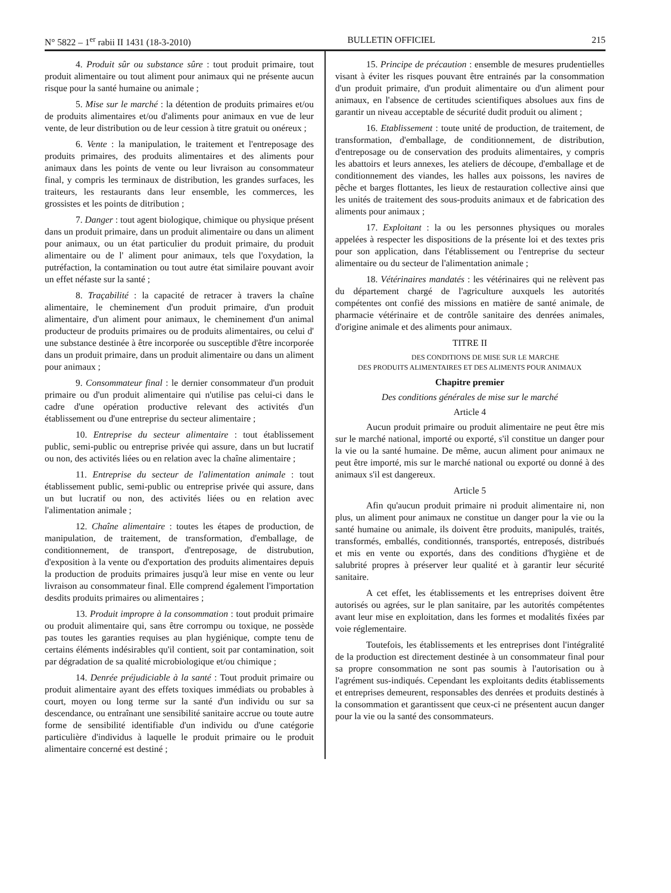N° 5822 – 1<sup>er</sup> rabii II 1431 (18-3-2010) BULLETIN OFFICIEL 215
4. Produit sûr ou substance sûre : tout produit primaire, tout produit alimentaire ou tout aliment pour animaux qui ne présente aucun risque pour la santé humaine ou animale ;
5. Mise sur le marché : la détention de produits primaires et/ou de produits alimentaires et/ou d'aliments pour animaux en vue de leur vente, de leur distribution ou de leur cession à titre gratuit ou onéreux ;
6. Vente : la manipulation, le traitement et l'entreposage des produits primaires, des produits alimentaires et des aliments pour animaux dans les points de vente ou leur livraison au consommateur final, y compris les terminaux de distribution, les grandes surfaces, les traiteurs, les restaurants dans leur ensemble, les commerces, les grossistes et les points de ditribution ;
7. Danger : tout agent biologique, chimique ou physique présent dans un produit primaire, dans un produit alimentaire ou dans un aliment pour animaux, ou un état particulier du produit primaire, du produit alimentaire ou de l' aliment pour animaux, tels que l'oxydation, la putréfaction, la contamination ou tout autre état similaire pouvant avoir un effet néfaste sur la santé ;
8. Traçabilité : la capacité de retracer à travers la chaîne alimentaire, le cheminement d'un produit primaire, d'un produit alimentaire, d'un aliment pour animaux, le cheminement d'un animal producteur de produits primaires ou de produits alimentaires, ou celui d' une substance destinée à être incorporée ou susceptible d'être incorporée dans un produit primaire, dans un produit alimentaire ou dans un aliment pour animaux ;
9. Consommateur final : le dernier consommateur d'un produit primaire ou d'un produit alimentaire qui n'utilise pas celui-ci dans le cadre d'une opération productive relevant des activités d'un établissement ou d'une entreprise du secteur alimentaire ;
10. Entreprise du secteur alimentaire : tout établissement public, semi-public ou entreprise privée qui assure, dans un but lucratif ou non, des activités liées ou en relation avec la chaîne alimentaire ;
11. Entreprise du secteur de l'alimentation animale : tout établissement public, semi-public ou entreprise privée qui assure, dans un but lucratif ou non, des activités liées ou en relation avec l'alimentation animale ;
12. Chaîne alimentaire : toutes les étapes de production, de manipulation, de traitement, de transformation, d'emballage, de conditionnement, de transport, d'entreposage, de distrubution, d'exposition à la vente ou d'exportation des produits alimentaires depuis la production de produits primaires jusqu'à leur mise en vente ou leur livraison au consommateur final. Elle comprend également l'importation desdits produits primaires ou alimentaires ;
13. Produit impropre à la consommation : tout produit primaire ou produit alimentaire qui, sans être corrompu ou toxique, ne possède pas toutes les garanties requises au plan hygiénique, compte tenu de certains éléments indésirables qu'il contient, soit par contamination, soit par dégradation de sa qualité microbiologique et/ou chimique ;
14. Denrée préjudiciable à la santé : Tout produit primaire ou produit alimentaire ayant des effets toxiques immédiats ou probables à court, moyen ou long terme sur la santé d'un individu ou sur sa descendance, ou entraînant une sensibilité sanitaire accrue ou toute autre forme de sensibilité identifiable d'un individu ou d'une catégorie particulière d'individus à laquelle le produit primaire ou le produit alimentaire concerné est destiné ;
15. Principe de précaution : ensemble de mesures prudentielles visant à éviter les risques pouvant être entrainés par la consommation d'un produit primaire, d'un produit alimentaire ou d'un aliment pour animaux, en l'absence de certitudes scientifiques absolues aux fins de garantir un niveau acceptable de sécurité dudit produit ou aliment ;
16. Etablissement : toute unité de production, de traitement, de transformation, d'emballage, de conditionnement, de distribution, d'entreposage ou de conservation des produits alimentaires, y compris les abattoirs et leurs annexes, les ateliers de découpe, d'emballage et de conditionnement des viandes, les halles aux poissons, les navires de pêche et barges flottantes, les lieux de restauration collective ainsi que les unités de traitement des sous-produits animaux et de fabrication des aliments pour animaux ;
17. Exploitant : la ou les personnes physiques ou morales appelées à respecter les dispositions de la présente loi et des textes pris pour son application, dans l'établissement ou l'entreprise du secteur alimentaire ou du secteur de l'alimentation animale ;
18. Vétérinaires mandatés : les vétérinaires qui ne relèvent pas du département chargé de l'agriculture auxquels les autorités compétentes ont confié des missions en matière de santé animale, de pharmacie vétérinaire et de contrôle sanitaire des denrées animales, d'origine animale et des aliments pour animaux.
TITRE II
DES CONDITIONS DE MISE SUR LE MARCHE
DES PRODUITS ALIMENTAIRES ET DES ALIMENTS POUR ANIMAUX
Chapitre premier
Des conditions générales de mise sur le marché
Article 4
Aucun produit primaire ou produit alimentaire ne peut être mis sur le marché national, importé ou exporté, s'il constitue un danger pour la vie ou la santé humaine. De même, aucun aliment pour animaux ne peut être importé, mis sur le marché national ou exporté ou donné à des animaux s'il est dangereux.
Article 5
Afin qu'aucun produit primaire ni produit alimentaire ni, non plus, un aliment pour animaux ne constitue un danger pour la vie ou la santé humaine ou animale, ils doivent être produits, manipulés, traités, transformés, emballés, conditionnés, transportés, entreposés, distribués et mis en vente ou exportés, dans des conditions d'hygiène et de salubrité propres à préserver leur qualité et à garantir leur sécurité sanitaire.
A cet effet, les établissements et les entreprises doivent être autorisés ou agrées, sur le plan sanitaire, par les autorités compétentes avant leur mise en exploitation, dans les formes et modalités fixées par voie réglementaire.
Toutefois, les établissements et les entreprises dont l'intégralité de la production est directement destinée à un consommateur final pour sa propre consommation ne sont pas soumis à l'autorisation ou à l'agrément sus-indiqués. Cependant les exploitants dedits établissements et entreprises demeurent, responsables des denrées et produits destinés à la consommation et garantissent que ceux-ci ne présentent aucun danger pour la vie ou la santé des consommateurs.